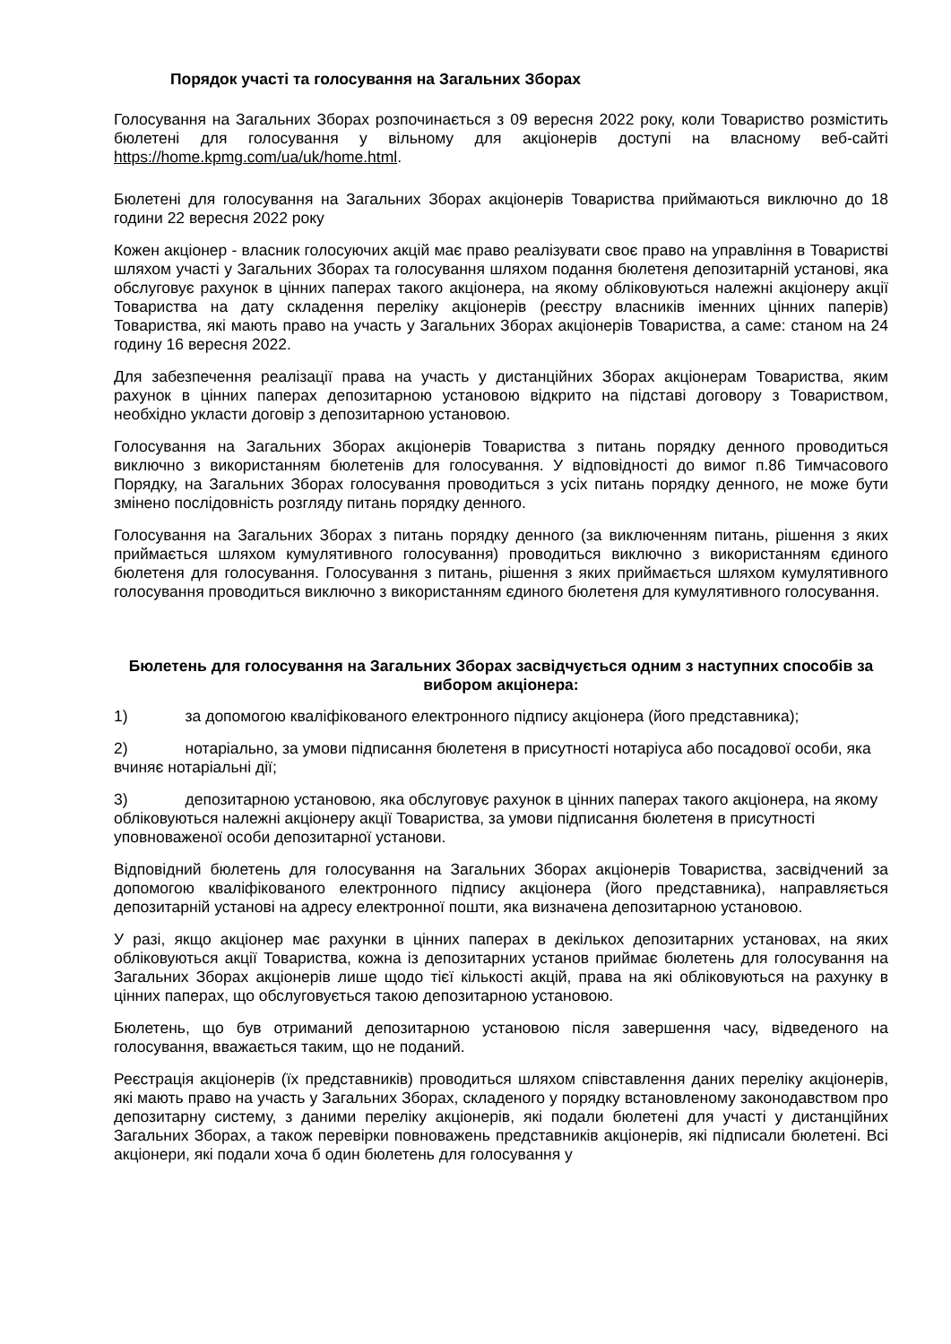Порядок участі та голосування на Загальних Зборах
Голосування на Загальних Зборах розпочинається з 09 вересня 2022 року, коли Товариство розмістить бюлетені для голосування у вільному для акціонерів доступі на власному веб-сайті https://home.kpmg.com/ua/uk/home.html.
Бюлетені для голосування на Загальних Зборах акціонерів Товариства приймаються виключно до 18 години 22 вересня 2022 року
Кожен акціонер - власник голосуючих акцій має право реалізувати своє право на управління в Товаристві шляхом участі у Загальних Зборах та голосування шляхом подання бюлетеня депозитарній установі, яка обслуговує рахунок в цінних паперах такого акціонера, на якому обліковуються належні акціонеру акції Товариства на дату складення переліку акціонерів (реєстру власників іменних цінних паперів) Товариства, які мають право на участь у Загальних Зборах акціонерів Товариства, а саме: станом на 24 годину 16 вересня 2022.
Для забезпечення реалізації права на участь у дистанційних Зборах акціонерам Товариства, яким рахунок в цінних паперах депозитарною установою відкрито на підставі договору з Товариством, необхідно укласти договір з депозитарною установою.
Голосування на Загальних Зборах акціонерів Товариства з питань порядку денного проводиться виключно з використанням бюлетенів для голосування. У відповідності до вимог п.86 Тимчасового Порядку, на Загальних Зборах голосування проводиться з усіх питань порядку денного, не може бути змінено послідовність розгляду питань порядку денного.
Голосування на Загальних Зборах з питань порядку денного (за виключенням питань, рішення з яких приймається шляхом кумулятивного голосування) проводиться виключно з використанням єдиного бюлетеня для голосування. Голосування з питань, рішення з яких приймається шляхом кумулятивного голосування проводиться виключно з використанням єдиного бюлетеня для кумулятивного голосування.
Бюлетень для голосування на Загальних Зборах засвідчується одним з наступних способів за вибором акціонера:
1) за допомогою кваліфікованого електронного підпису акціонера (його представника);
2) нотаріально, за умови підписання бюлетеня в присутності нотаріуса або посадової особи, яка вчиняє нотаріальні дії;
3) депозитарною установою, яка обслуговує рахунок в цінних паперах такого акціонера, на якому обліковуються належні акціонеру акції Товариства, за умови підписання бюлетеня в присутності уповноваженої особи депозитарної установи.
Відповідний бюлетень для голосування на Загальних Зборах акціонерів Товариства, засвідчений за допомогою кваліфікованого електронного підпису акціонера (його представника), направляється депозитарній установі на адресу електронної пошти, яка визначена депозитарною установою.
У разі, якщо акціонер має рахунки в цінних паперах в декількох депозитарних установах, на яких обліковуються акції Товариства, кожна із депозитарних установ приймає бюлетень для голосування на Загальних Зборах акціонерів лише щодо тієї кількості акцій, права на які обліковуються на рахунку в цінних паперах, що обслуговується такою депозитарною установою.
Бюлетень, що був отриманий депозитарною установою після завершення часу, відведеного на голосування, вважається таким, що не поданий.
Реєстрація акціонерів (їх представників) проводиться шляхом співставлення даних переліку акціонерів, які мають право на участь у Загальних Зборах, складеного у порядку встановленому законодавством про депозитарну систему, з даними переліку акціонерів, які подали бюлетені для участі у дистанційних Загальних Зборах, а також перевірки повноважень представників акціонерів, які підписали бюлетені. Всі акціонери, які подали хоча б один бюлетень для голосування у